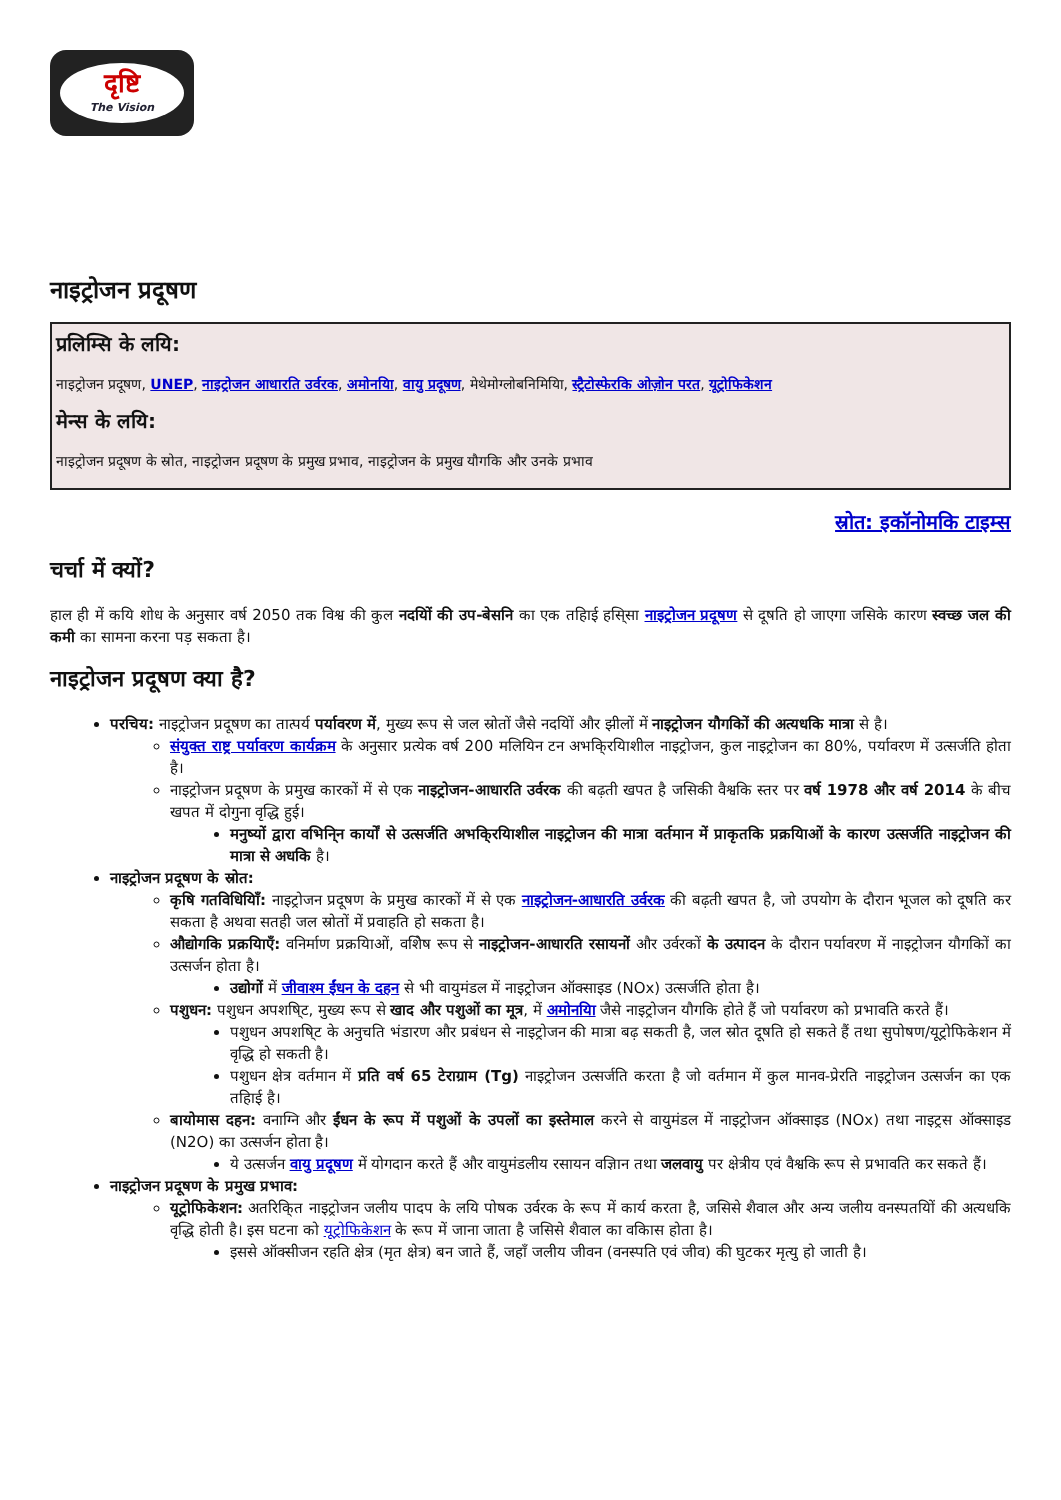दृष्टि
The Vision
नाइट्रोजन प्रदूषण
प्रलिम्सि के लयि:
नाइट्रोजन प्रदूषण, UNEP, नाइट्रोजन आधारति उर्वरक, अमोनयिा, वायु प्रदूषण, मेथेमोग्लोबनिमियिा, स्ट्रैटोस्फेरकि ओज़ोन परत, यूट्रोफिकेशन
मेन्स के लयि:
नाइट्रोजन प्रदूषण के स्रोत, नाइट्रोजन प्रदूषण के प्रमुख प्रभाव, नाइट्रोजन के प्रमुख यौगकि और उनके प्रभाव
स्रोत: इकॉनोमकि टाइम्स
चर्चा में क्यों?
हाल ही में कयि शोध के अनुसार वर्ष 2050 तक विश्व की कुल नदयिों की उप-बेसनि का एक तहिाई हसि्सा नाइट्रोजन प्रदूषण से दूषति हो जाएगा जसिके कारण स्वच्छ जल की कमी का सामना करना पड़ सकता है।
नाइट्रोजन प्रदूषण क्या है?
परचिय: नाइट्रोजन प्रदूषण का तात्पर्य पर्यावरण में, मुख्य रूप से जल स्रोतों जैसे नदयिों और झीलों में नाइट्रोजन यौगकिों की अत्यधकि मात्रा से है।
संयुक्त राष्ट्र पर्यावरण कार्यक्रम के अनुसार प्रत्येक वर्ष 200 मलियिन टन अभकि्रयिाशील नाइट्रोजन, कुल नाइट्रोजन का 80%, पर्यावरण में उत्सर्जति होता है।
नाइट्रोजन प्रदूषण के प्रमुख कारकों में से एक नाइट्रोजन-आधारति उर्वरक की बढ़ती खपत है जसिकी वैश्वकि स्तर पर वर्ष 1978 और वर्ष 2014 के बीच खपत में दोगुना वृद्धि हुई।
मनुष्यों द्वारा वभिनि्न कार्यों से उत्सर्जति अभकि्रयिाशील नाइट्रोजन की मात्रा वर्तमान में प्राकृतकि प्रक्रयिाओं के कारण उत्सर्जति नाइट्रोजन की मात्रा से अधकि है।
नाइट्रोजन प्रदूषण के स्रोत:
कृषि गतविधियिाँ: नाइट्रोजन प्रदूषण के प्रमुख कारकों में से एक नाइट्रोजन-आधारति उर्वरक की बढ़ती खपत है, जो उपयोग के दौरान भूजल को दूषति कर सकता है अथवा सतही जल स्रोतों में प्रवाहति हो सकता है।
औद्योगकि प्रक्रयिाएँ: वनिर्माण प्रक्रयिाओं, वशिेष रूप से नाइट्रोजन-आधारति रसायनों और उर्वरकों के उत्पादन के दौरान पर्यावरण में नाइट्रोजन यौगकिों का उत्सर्जन होता है।
उद्योगों में जीवाश्म ईंधन के दहन से भी वायुमंडल में नाइट्रोजन ऑक्साइड (NOx) उत्सर्जति होता है।
पशुधन: पशुधन अपशषि्ट, मुख्य रूप से खाद और पशुओं का मूत्र, में अमोनयिा जैसे नाइट्रोजन यौगकि होते हैं जो पर्यावरण को प्रभावति करते हैं।
पशुधन अपशषि्ट के अनुचति भंडारण और प्रबंधन से नाइट्रोजन की मात्रा बढ़ सकती है, जल स्रोत दूषति हो सकते हैं तथा सुपोषण/यूट्रोफिकेशन में वृद्धि हो सकती है।
पशुधन क्षेत्र वर्तमान में प्रति वर्ष 65 टेराग्राम (Tg) नाइट्रोजन उत्सर्जति करता है जो वर्तमान में कुल मानव-प्रेरति नाइट्रोजन उत्सर्जन का एक तहिाई है।
बायोमास दहन: वनाग्नि और ईंधन के रूप में पशुओं के उपलों का इस्तेमाल करने से वायुमंडल में नाइट्रोजन ऑक्साइड (NOx) तथा नाइट्रस ऑक्साइड (N2O) का उत्सर्जन होता है।
ये उत्सर्जन वायु प्रदूषण में योगदान करते हैं और वायुमंडलीय रसायन वज्ञिान तथा जलवायु पर क्षेत्रीय एवं वैश्वकि रूप से प्रभावति कर सकते हैं।
नाइट्रोजन प्रदूषण के प्रमुख प्रभाव:
यूट्रोफिकेशन: अतरिकि्त नाइट्रोजन जलीय पादप के लयि पोषक उर्वरक के रूप में कार्य करता है, जसिसे शैवाल और अन्य जलीय वनस्पतयिों की अत्यधकि वृद्धि होती है। इस घटना को यूट्रोफिकेशन के रूप में जाना जाता है जसिसे शैवाल का वकिास होता है।
इससे ऑक्सीजन रहति क्षेत्र (मृत क्षेत्र) बन जाते हैं, जहाँ जलीय जीवन (वनस्पति एवं जीव) की घुटकर मृत्यु हो जाती है।